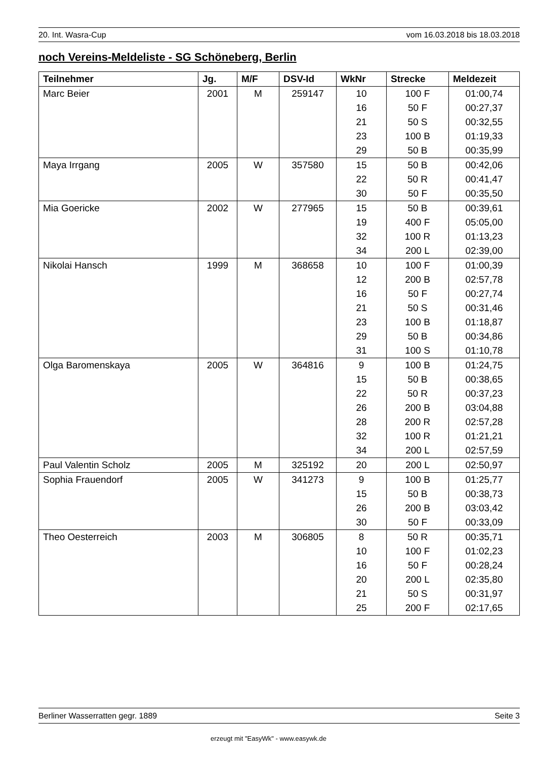20. Int. Wasra-Cup vom 16.03.2018 bis 18.03.2018
noch Vereins-Meldeliste - SG Schöneberg, Berlin
| Teilnehmer | Jg. | M/F | DSV-Id | WkNr | Strecke | Meldezeit |
| --- | --- | --- | --- | --- | --- | --- |
| Marc Beier | 2001 | M | 259147 | 10 | 100 F | 01:00,74 |
| | | | | 16 | 50 F | 00:27,37 |
| | | | | 21 | 50 S | 00:32,55 |
| | | | | 23 | 100 B | 01:19,33 |
| | | | | 29 | 50 B | 00:35,99 |
| Maya Irrgang | 2005 | W | 357580 | 15 | 50 B | 00:42,06 |
| | | | | 22 | 50 R | 00:41,47 |
| | | | | 30 | 50 F | 00:35,50 |
| Mia Goericke | 2002 | W | 277965 | 15 | 50 B | 00:39,61 |
| | | | | 19 | 400 F | 05:05,00 |
| | | | | 32 | 100 R | 01:13,23 |
| | | | | 34 | 200 L | 02:39,00 |
| Nikolai Hansch | 1999 | M | 368658 | 10 | 100 F | 01:00,39 |
| | | | | 12 | 200 B | 02:57,78 |
| | | | | 16 | 50 F | 00:27,74 |
| | | | | 21 | 50 S | 00:31,46 |
| | | | | 23 | 100 B | 01:18,87 |
| | | | | 29 | 50 B | 00:34,86 |
| | | | | 31 | 100 S | 01:10,78 |
| Olga Baromenskaya | 2005 | W | 364816 | 9 | 100 B | 01:24,75 |
| | | | | 15 | 50 B | 00:38,65 |
| | | | | 22 | 50 R | 00:37,23 |
| | | | | 26 | 200 B | 03:04,88 |
| | | | | 28 | 200 R | 02:57,28 |
| | | | | 32 | 100 R | 01:21,21 |
| | | | | 34 | 200 L | 02:57,59 |
| Paul Valentin Scholz | 2005 | M | 325192 | 20 | 200 L | 02:50,97 |
| Sophia Frauendorf | 2005 | W | 341273 | 9 | 100 B | 01:25,77 |
| | | | | 15 | 50 B | 00:38,73 |
| | | | | 26 | 200 B | 03:03,42 |
| | | | | 30 | 50 F | 00:33,09 |
| Theo Oesterreich | 2003 | M | 306805 | 8 | 50 R | 00:35,71 |
| | | | | 10 | 100 F | 01:02,23 |
| | | | | 16 | 50 F | 00:28,24 |
| | | | | 20 | 200 L | 02:35,80 |
| | | | | 21 | 50 S | 00:31,97 |
| | | | | 25 | 200 F | 02:17,65 |
Berliner Wasserratten gegr. 1889 Seite 3
erzeugt mit "EasyWk" - www.easywk.de